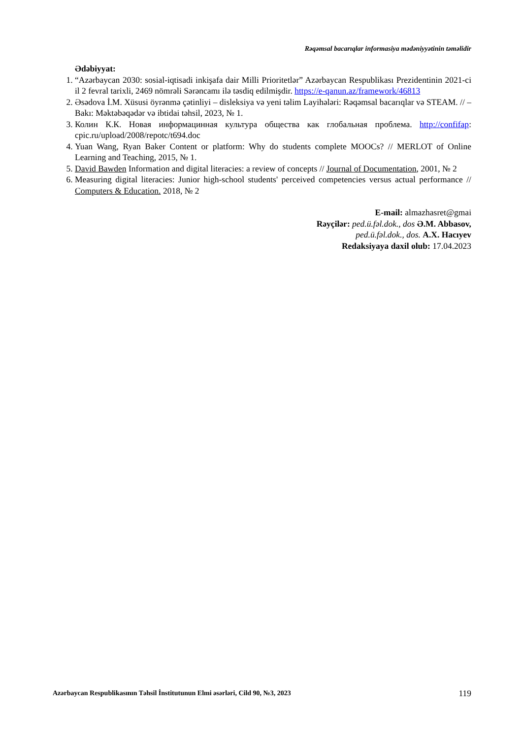Rəqəmsal bacarıqlar informasiya mədəniyyətinin təməlidir
Ədəbiyyat:
1. “Azərbaycan 2030: sosial-iqtisadi inkişafa dair Milli Prioritetlər” Azərbaycan Respublikası Prezidentinin 2021-ci il 2 fevral tarixli, 2469 nömrəli Sərəncamı ilə təsdiq edilmişdir. https://e-qanun.az/framework/46813
2. Əsədova İ.M. Xüsusi öyrənmə çətinliyi – disleksiya və yeni təlim Layihələri: Rəqəmsal bacarıqlar və STEAM. // – Bakı: Məktəbəqədər və ibtidai təhsil, 2023, № 1.
3. Колин К.К. Новая информацинная культура общества как глобальная проблема. http://confifap: cpic.ru/upload/2008/repotc/t694.doc
4. Yuan Wang, Ryan Baker Content or platform: Why do students complete MOOCs? // MERLOT of Online Learning and Teaching, 2015, № 1.
5. David Bawden Information and digital literacies: a review of concepts // Journal of Documentation, 2001, № 2
6. Measuring digital literacies: Junior high-school students' perceived competencies versus actual performance // Computers & Education. 2018, № 2
E-mail: almazhasret@gmai
Rəyçilər: ped.ü.fəl.dok., dos Ə.M. Abbasov,
ped.ü.fəl.dok., dos. A.X. Hacıyev
Redaksiyaya daxil olub: 17.04.2023
Azərbaycan Respublikasının Təhsil İnstitutunun Elmi əsərləri, Cild 90, №3, 2023 119